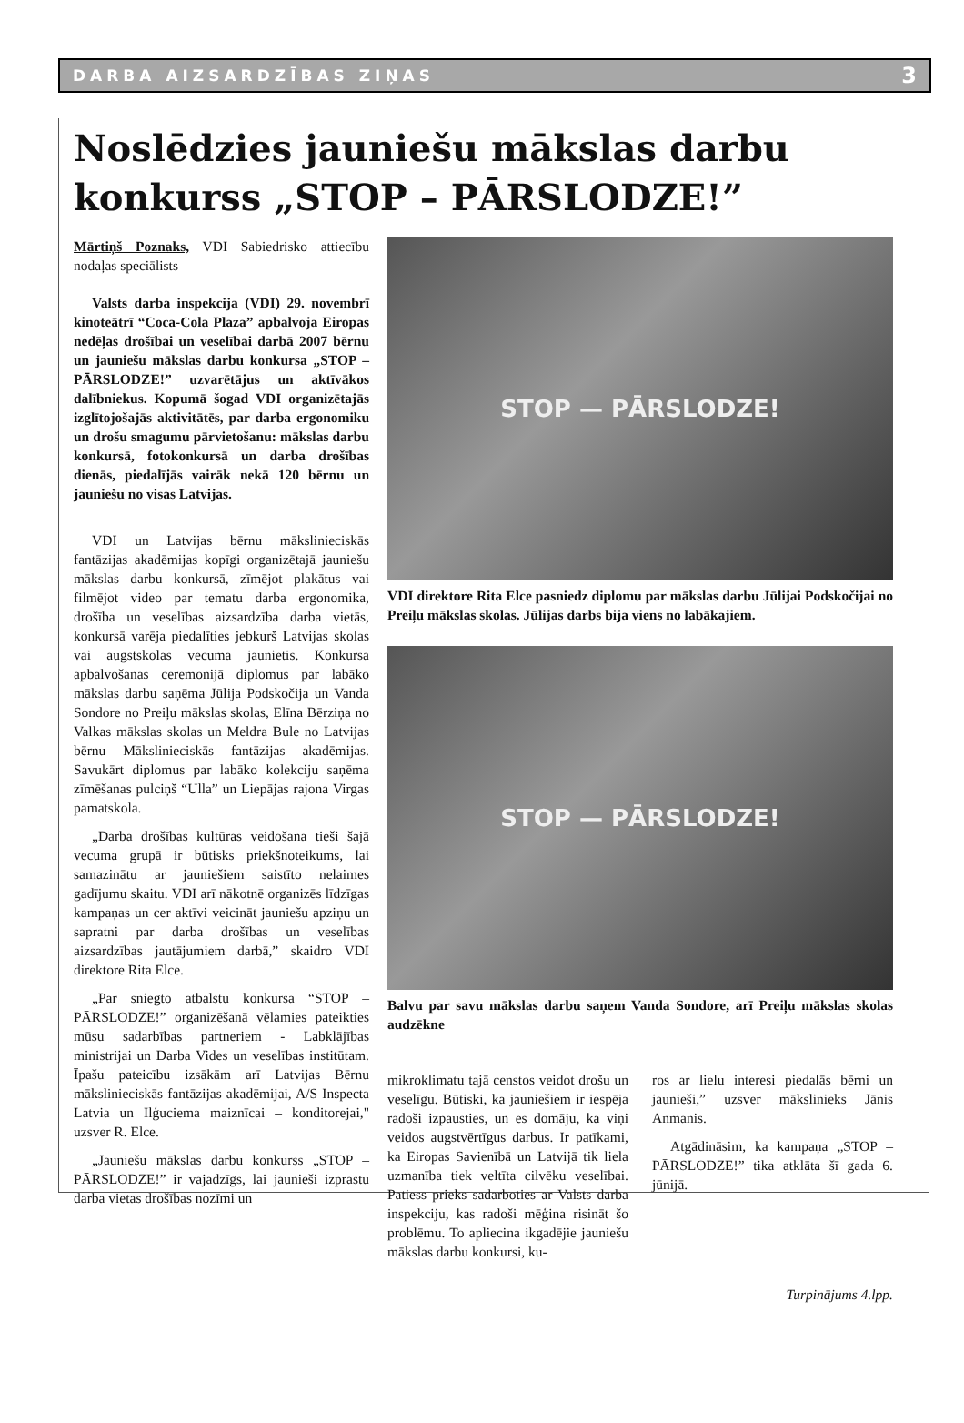DARBA AIZSARDZĪBAS ZIŅAS 3
Noslēdzies jauniešu mākslas darbu konkurss „STOP – PĀRSLODZE!”
Mārtiņš Poznaks, VDI Sabiedrisko attiecību nodaļas speciālists
Valsts darba inspekcija (VDI) 29. novembrī kinoteātrī “Coca-Cola Plaza” apbalvoja Eiropas nedēļas drošībai un veselībai darbā 2007 bērnu un jauniešu mākslas darbu konkursa „STOP – PĀRSLODZE!” uzvarētājus un aktīvākos dalībniekus. Kopumā šogad VDI organizētajās izglītojošajās aktivitātēs, par darba ergonomiku un drošu smagumu pārvietošanu: mākslas darbu konkursā, fotokonkursā un darba drošības dienās, piedalījās vairāk nekā 120 bērnu un jauniešu no visas Latvijas.
VDI un Latvijas bērnu mākslinieciskās fantāzijas akadēmijas kopīgi organizētajā jauniešu mākslas darbu konkursā, zīmējot plakātus vai filmējot video par tematu darba ergonomika, drošība un veselības aizsardzība darba vietās, konkursā varēja piedalīties jebkurš Latvijas skolas vai augstskolas vecuma jaunietis. Konkursa apbalvošanas ceremonijā diplomus par labāko mākslas darbu saņēma Jūlija Podskočija un Vanda Sondore no Preiļu mākslas skolas, Elīna Bērziņa no Valkas mākslas skolas un Meldra Bule no Latvijas bērnu Mākslinieciskās fantāzijas akadēmijas. Savukārt diplomus par labāko kolekciju saņēma zīmēšanas pulciņš “Ulla” un Liepājas rajona Virgas pamatskola.
„Darba drošības kultūras veidošana tieši šajā vecuma grupā ir būtisks priekšnoteikums, lai samazinātu ar jauniešiem saistīto nelaimes gadījumu skaitu. VDI arī nākotnē organizēs līdzīgas kampaņas un cer aktīvi veicināt jauniešu apziņu un sapratni par darba drošības un veselības aizsardzības jautājumiem darbā,” skaidro VDI direktore Rita Elce.
„Par sniegto atbalstu konkursa “STOP – PĀRSLODZE!” organizēšanā vēlamies pateikties mūsu sadarbības partneriem - Labklājības ministrijai un Darba Vides un veselības institūtam. Īpašu pateicību izsākām arī Latvijas Bērnu mākslinieciskās fantāzijas akadēmijai, A/S Inspecta Latvia un Ilģuciema maiznīcai – konditorejai," uzsver R. Elce.
„Jauniešu mākslas darbu konkurss „STOP – PĀRSLODZE!” ir vajadzīgs, lai jaunieši izprastu darba vietas drošības nozīmi un
STOP — PĀRSLODZE!
VDI direktore Rita Elce pasniedz diplomu par mākslas darbu Jūlijai Podskočijai no Preiļu mākslas skolas. Jūlijas darbs bija viens no labākajiem.
STOP — PĀRSLODZE!
Balvu par savu mākslas darbu saņem Vanda Sondore, arī Preiļu mākslas skolas audzēkne
mikroklimatu tajā censtos veidot drošu un veselīgu. Būtiski, ka jauniešiem ir iespēja radoši izpausties, un es domāju, ka viņi veidos augstvērtīgus darbus. Ir patīkami, ka Eiropas Savienībā un Latvijā tik liela uzmanība tiek veltīta cilvēku veselībai. Patiess prieks sadarboties ar Valsts darba inspekciju, kas radoši mēģina risināt šo problēmu. To apliecina ikgadējie jauniešu mākslas darbu konkursi, ku-
ros ar lielu interesi piedalās bērni un jaunieši,” uzsver mākslinieks Jānis Anmanis.
Atgādināsim, ka kampaņa „STOP – PĀRSLODZE!” tika atklāta šī gada 6. jūnijā.
Turpinājums 4.lpp.